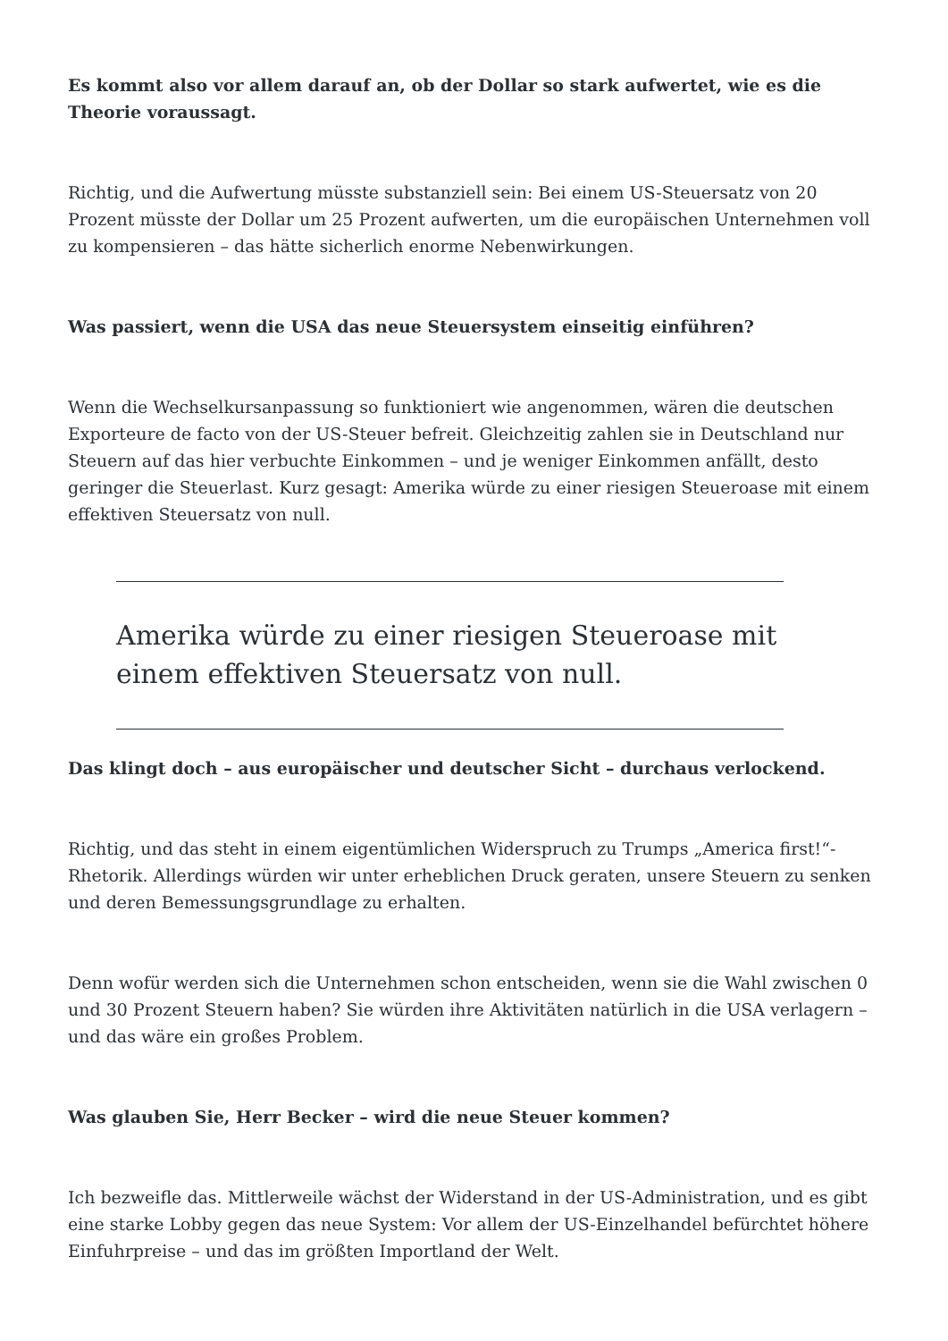Es kommt also vor allem darauf an, ob der Dollar so stark aufwertet, wie es die Theorie voraussagt.
Richtig, und die Aufwertung müsste substanziell sein: Bei einem US-Steuersatz von 20 Prozent müsste der Dollar um 25 Prozent aufwerten, um die europäischen Unternehmen voll zu kompensieren – das hätte sicherlich enorme Nebenwirkungen.
Was passiert, wenn die USA das neue Steuersystem einseitig einführen?
Wenn die Wechselkursanpassung so funktioniert wie angenommen, wären die deutschen Exporteure de facto von der US-Steuer befreit. Gleichzeitig zahlen sie in Deutschland nur Steuern auf das hier verbuchte Einkommen – und je weniger Einkommen anfällt, desto geringer die Steuerlast. Kurz gesagt: Amerika würde zu einer riesigen Steueroase mit einem effektiven Steuersatz von null.
Amerika würde zu einer riesigen Steueroase mit einem effektiven Steuersatz von null.
Das klingt doch – aus europäischer und deutscher Sicht – durchaus verlockend.
Richtig, und das steht in einem eigentümlichen Widerspruch zu Trumps „America first!“-Rhetorik. Allerdings würden wir unter erheblichen Druck geraten, unsere Steuern zu senken und deren Bemessungsgrundlage zu erhalten.
Denn wofür werden sich die Unternehmen schon entscheiden, wenn sie die Wahl zwischen 0 und 30 Prozent Steuern haben? Sie würden ihre Aktivitäten natürlich in die USA verlagern – und das wäre ein großes Problem.
Was glauben Sie, Herr Becker – wird die neue Steuer kommen?
Ich bezweifle das. Mittlerweile wächst der Widerstand in der US-Administration, und es gibt eine starke Lobby gegen das neue System: Vor allem der US-Einzelhandel befürchtet höhere Einfuhrpreise – und das im größten Importland der Welt.